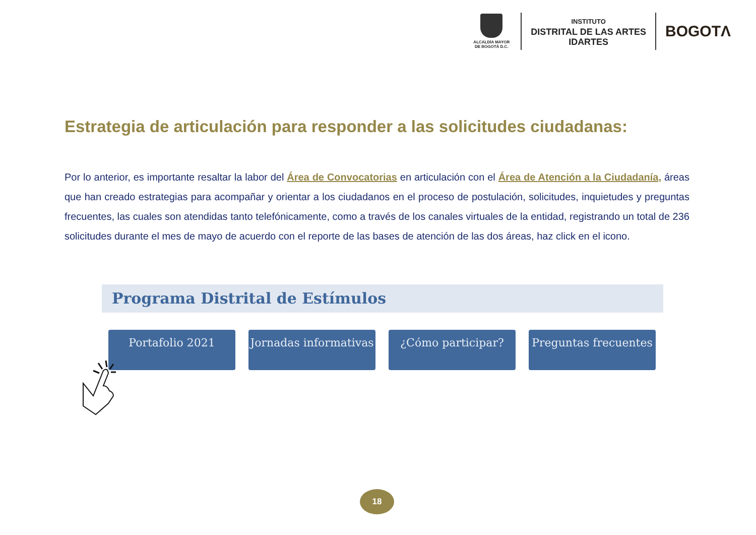ALCALDÍA MAYOR
DE BOGOTÁ D.C.
INSTITUTO
DISTRITAL DE LAS ARTES
IDARTES
BOGOTΛ
Estrategia de articulación para responder a las solicitudes ciudadanas:
Por lo anterior, es importante resaltar la labor del Área de Convocatorias en articulación con el Área de Atención a la Ciudadanía, áreas que han creado estrategias para acompañar y orientar a los ciudadanos en el proceso de postulación, solicitudes, inquietudes y preguntas frecuentes, las cuales son atendidas tanto telefónicamente, como a través de los canales virtuales de la entidad, registrando un total de 236 solicitudes durante el mes de mayo de acuerdo con el reporte de las bases de atención de las dos áreas, haz click en el icono.
Programa Distrital de Estímulos
Portafolio 2021 Jornadas informativas
¿Cómo participar? Preguntas frecuentes
18